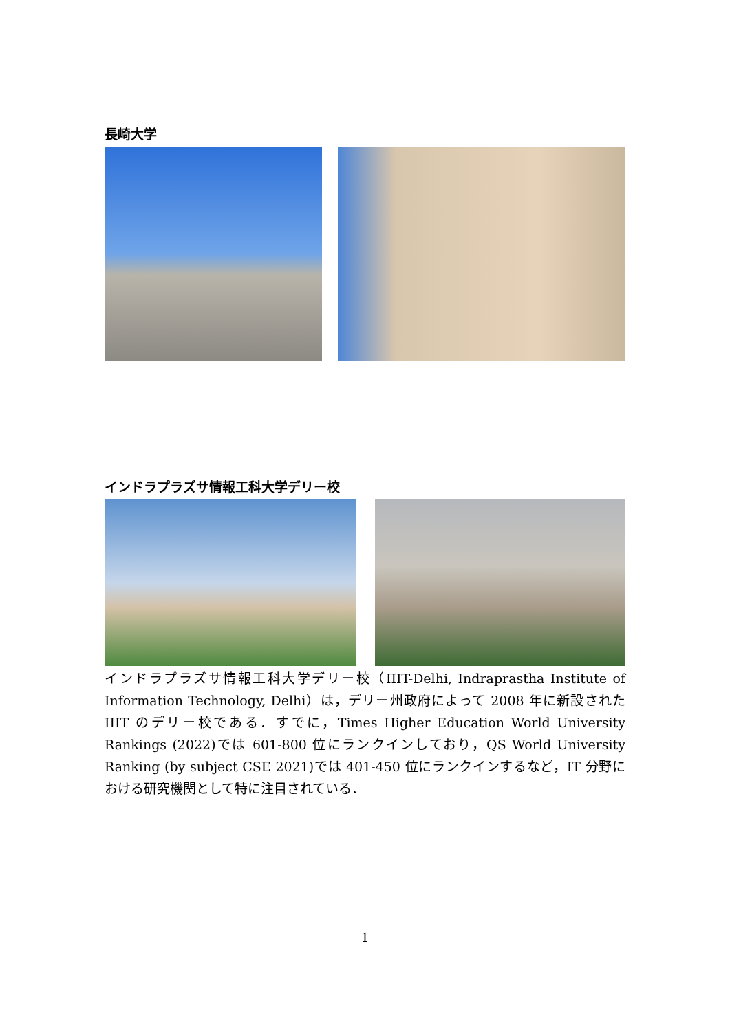長崎大学
インドラプラズサ情報工科大学デリー校
インドラプラズサ情報工科大学デリー校（IIIT-Delhi, Indraprastha Institute of Information Technology, Delhi）は，デリー州政府によって 2008 年に新設された IIIT のデリー校である．すでに，Times Higher Education World University Rankings (2022)では 601-800 位にランクインしており，QS World University Ranking (by subject CSE 2021)では 401-450 位にランクインするなど，IT 分野における研究機関として特に注目されている．
1